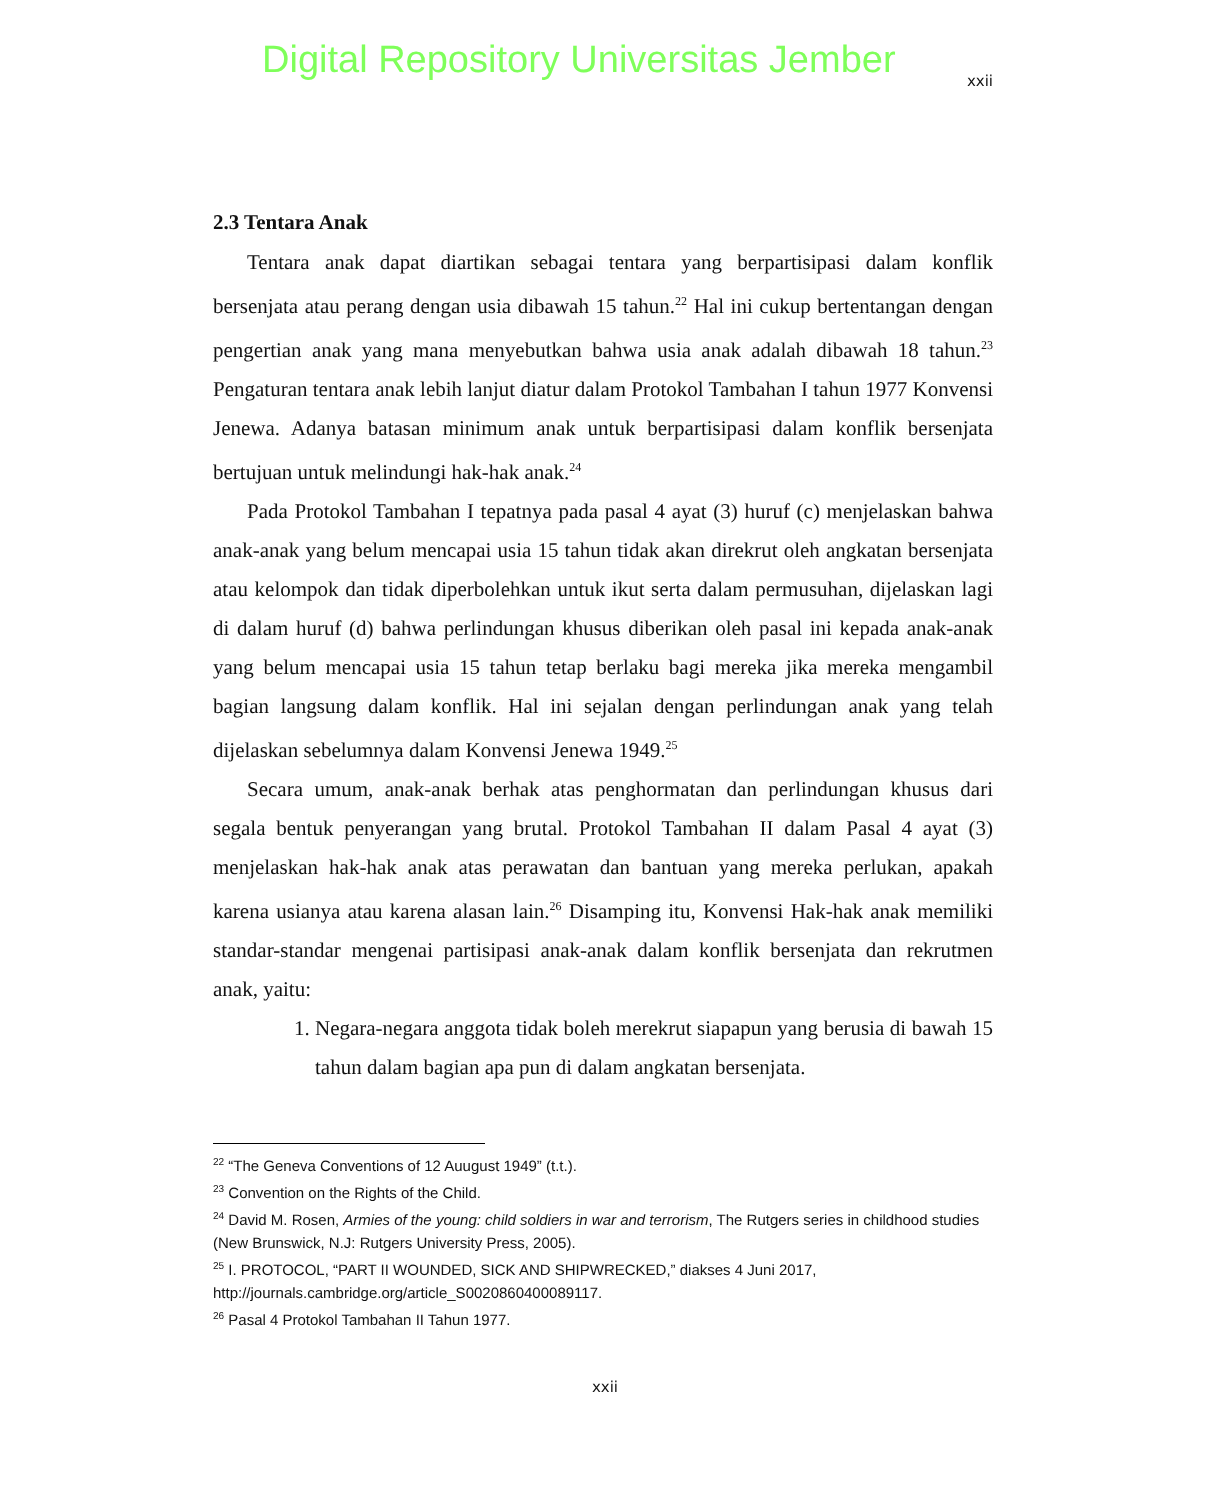Digital Repository Universitas Jember
xxii
2.3 Tentara Anak
Tentara anak dapat diartikan sebagai tentara yang berpartisipasi dalam konflik bersenjata atau perang dengan usia dibawah 15 tahun.<sup>22</sup> Hal ini cukup bertentangan dengan pengertian anak yang mana menyebutkan bahwa usia anak adalah dibawah 18 tahun.<sup>23</sup> Pengaturan tentara anak lebih lanjut diatur dalam Protokol Tambahan I tahun 1977 Konvensi Jenewa. Adanya batasan minimum anak untuk berpartisipasi dalam konflik bersenjata bertujuan untuk melindungi hak-hak anak.<sup>24</sup>
Pada Protokol Tambahan I tepatnya pada pasal 4 ayat (3) huruf (c) menjelaskan bahwa anak-anak yang belum mencapai usia 15 tahun tidak akan direkrut oleh angkatan bersenjata atau kelompok dan tidak diperbolehkan untuk ikut serta dalam permusuhan, dijelaskan lagi di dalam huruf (d) bahwa perlindungan khusus diberikan oleh pasal ini kepada anak-anak yang belum mencapai usia 15 tahun tetap berlaku bagi mereka jika mereka mengambil bagian langsung dalam konflik. Hal ini sejalan dengan perlindungan anak yang telah dijelaskan sebelumnya dalam Konvensi Jenewa 1949.<sup>25</sup>
Secara umum, anak-anak berhak atas penghormatan dan perlindungan khusus dari segala bentuk penyerangan yang brutal. Protokol Tambahan II dalam Pasal 4 ayat (3) menjelaskan hak-hak anak atas perawatan dan bantuan yang mereka perlukan, apakah karena usianya atau karena alasan lain.<sup>26</sup> Disamping itu, Konvensi Hak-hak anak memiliki standar-standar mengenai partisipasi anak-anak dalam konflik bersenjata dan rekrutmen anak, yaitu:
1. Negara-negara anggota tidak boleh merekrut siapapun yang berusia di bawah 15 tahun dalam bagian apa pun di dalam angkatan bersenjata.
<sup>22</sup> “The Geneva Conventions of 12 Auugust 1949” (t.t.).
<sup>23</sup> Convention on the Rights of the Child.
<sup>24</sup> David M. Rosen, Armies of the young: child soldiers in war and terrorism, The Rutgers series in childhood studies (New Brunswick, N.J: Rutgers University Press, 2005).
<sup>25</sup> I. PROTOCOL, “PART II WOUNDED, SICK AND SHIPWRECKED,” diakses 4 Juni 2017, http://journals.cambridge.org/article_S0020860400089117.
<sup>26</sup> Pasal 4 Protokol Tambahan II Tahun 1977.
xxii